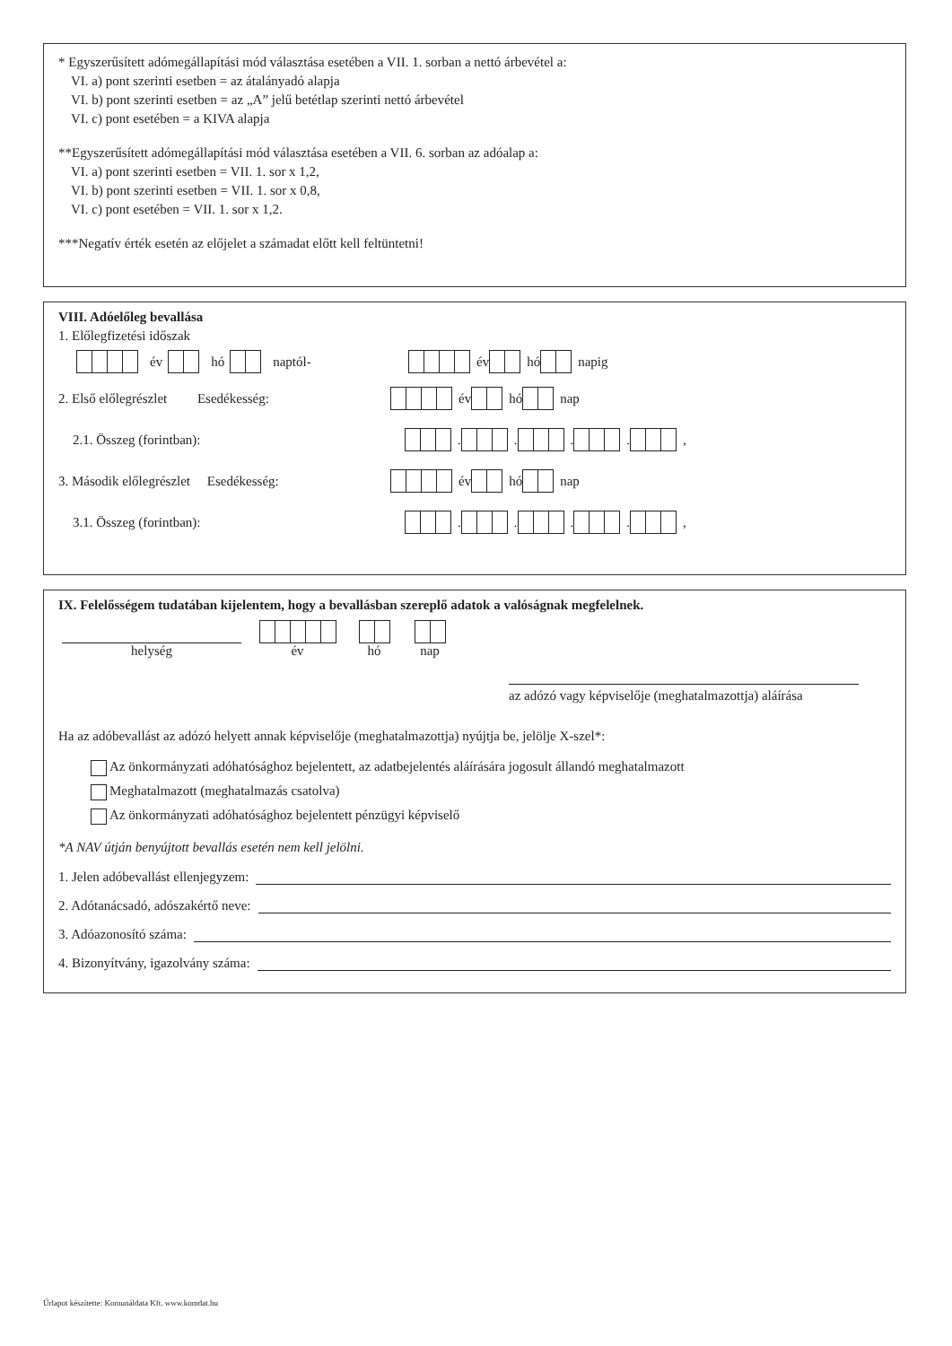* Egyszerűsített adómegállapítási mód választása esetében a VII. 1. sorban a nettó árbevétel a:
VI. a) pont szerinti esetben = az átalányadó alapja
VI. b) pont szerinti esetben = az „A” jelű betétlap szerinti nettó árbevétel
VI. c) pont esetében = a KIVA alapja
**Egyszerűsített adómegállapítási mód választása esetében a VII. 6. sorban az adóalap a:
VI. a) pont szerinti esetben = VII. 1. sor x 1,2,
VI. b) pont szerinti esetben = VII. 1. sor x 0,8,
VI. c) pont esetében = VII. 1. sor x 1,2.
***Negatív érték esetén az előjelet a számadat előtt kell feltüntetni!
VIII. Adóelőleg bevallása
1. Előlegfizetési időszak
év hó naptól-
év hó napig
2. Első előlegrészlet Esedékesség:
év hó nap
2.1. Összeg (forintban):
. . . . ,
3. Második előlegrészlet Esedékesség:
év hó nap
3.1. Összeg (forintban):
. . . . ,
IX. Felelősségem tudatában kijelentem, hogy a bevallásban szereplő adatok a valóságnak megfelelnek.
helység
év
hó
nap
az adózó vagy képviselője (meghatalmazottja) aláírása
Ha az adóbevallást az adózó helyett annak képviselője (meghatalmazottja) nyújtja be, jelölje X-szel*:
Az önkormányzati adóhatósághoz bejelentett, az adatbejelentés aláírására jogosult állandó meghatalmazott
Meghatalmazott (meghatalmazás csatolva)
Az önkormányzati adóhatósághoz bejelentett pénzügyi képviselő
*A NAV útján benyújtott bevallás esetén nem kell jelölni.
1. Jelen adóbevallást ellenjegyzem:
2. Adótanácsadó, adószakértő neve:
3. Adóazonosító száma:
4. Bizonyítvány, igazolvány száma:
Űrlapot készítette: Komunáldata Kft. www.komdat.hu